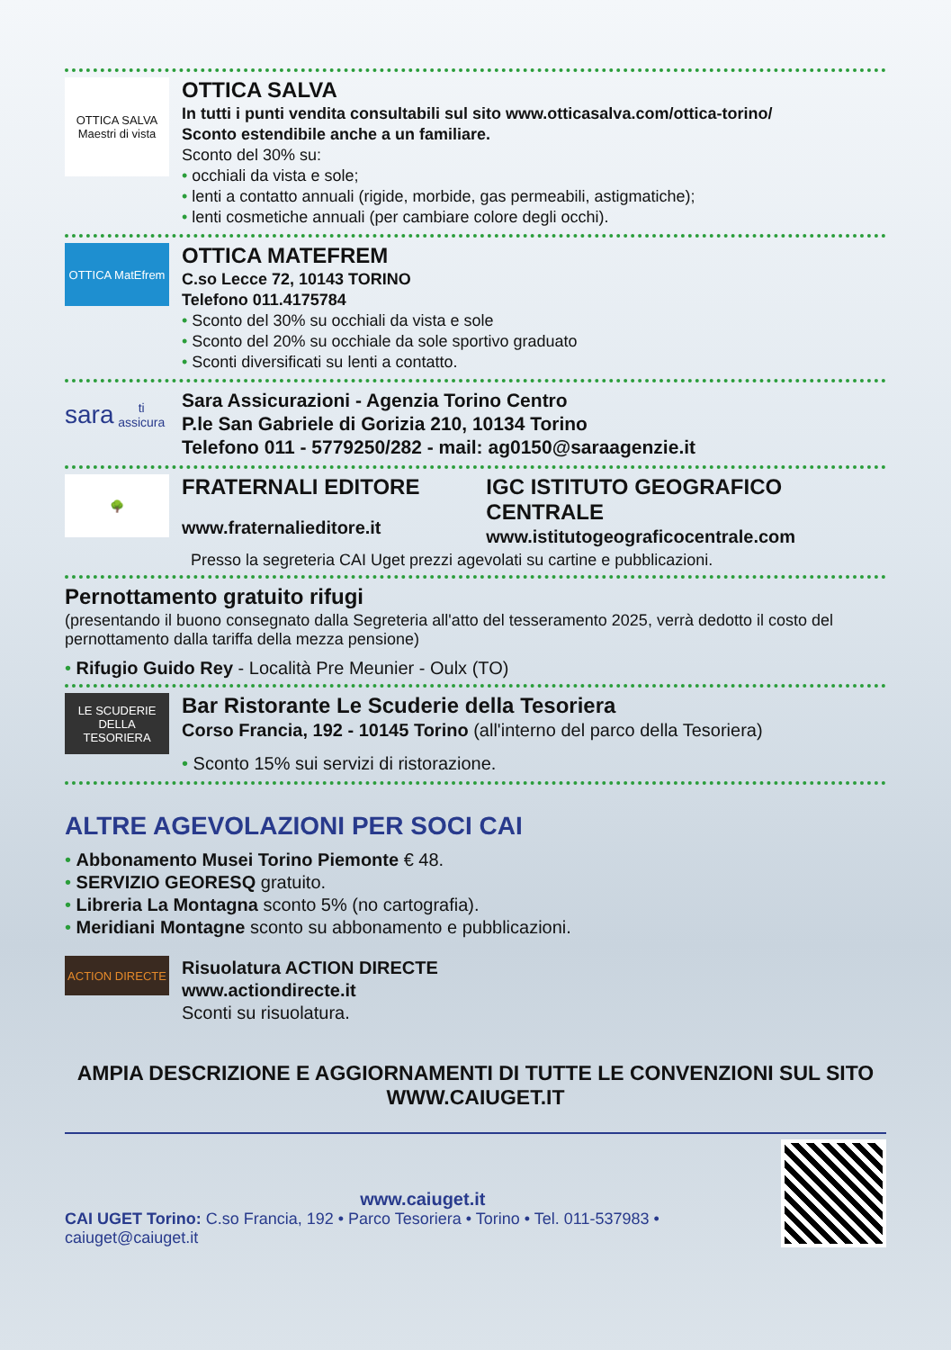OTTICA SALVA
Maestri di vista
OTTICA SALVA
In tutti i punti vendita consultabili sul sito www.otticasalva.com/ottica-torino/
Sconto estendibile anche a un familiare.
Sconto del 30% su:
• occhiali da vista e sole;
• lenti a contatto annuali (rigide, morbide, gas permeabili, astigmatiche);
• lenti cosmetiche annuali (per cambiare colore degli occhi).
OTTICA MatEfrem
OTTICA MATEFREM
C.so Lecce 72, 10143 TORINO
Telefono 011.4175784
• Sconto del 30% su occhiali da vista e sole
• Sconto del 20% su occhiale da sole sportivo graduato
• Sconti diversificati su lenti a contatto.
sara
ti assicura
Sara Assicurazioni - Agenzia Torino Centro
P.le San Gabriele di Gorizia 210, 10134 Torino
Telefono 011 - 5779250/282 - mail: ag0150@saraagenzie.it
🌳
FRATERNALI EDITORE
www.fraternalieditore.it
IGC ISTITUTO GEOGRAFICO CENTRALE
www.istitutogeograficocentrale.com
Presso la segreteria CAI Uget prezzi agevolati su cartine e pubblicazioni.
Pernottamento gratuito rifugi
(presentando il buono consegnato dalla Segreteria all'atto del tesseramento 2025, verrà dedotto il costo del pernottamento dalla tariffa della mezza pensione)
• Rifugio Guido Rey - Località Pre Meunier - Oulx (TO)
LE SCUDERIE DELLA TESORIERA
Bar Ristorante Le Scuderie della Tesoriera
Corso Francia, 192 - 10145 Torino (all'interno del parco della Tesoriera)
• Sconto 15% sui servizi di ristorazione.
ALTRE AGEVOLAZIONI PER SOCI CAI
• Abbonamento Musei Torino Piemonte € 48.
• SERVIZIO GEORESQ gratuito.
• Libreria La Montagna sconto 5% (no cartografia).
• Meridiani Montagne sconto su abbonamento e pubblicazioni.
ACTION DIRECTE
Risuolatura ACTION DIRECTE
www.actiondirecte.it
Sconti su risuolatura.
AMPIA DESCRIZIONE E AGGIORNAMENTI DI TUTTE LE CONVENZIONI SUL SITO
WWW.CAIUGET.IT
www.caiuget.it
CAI UGET Torino: C.so Francia, 192 • Parco Tesoriera • Torino • Tel. 011-537983 • caiuget@caiuget.it